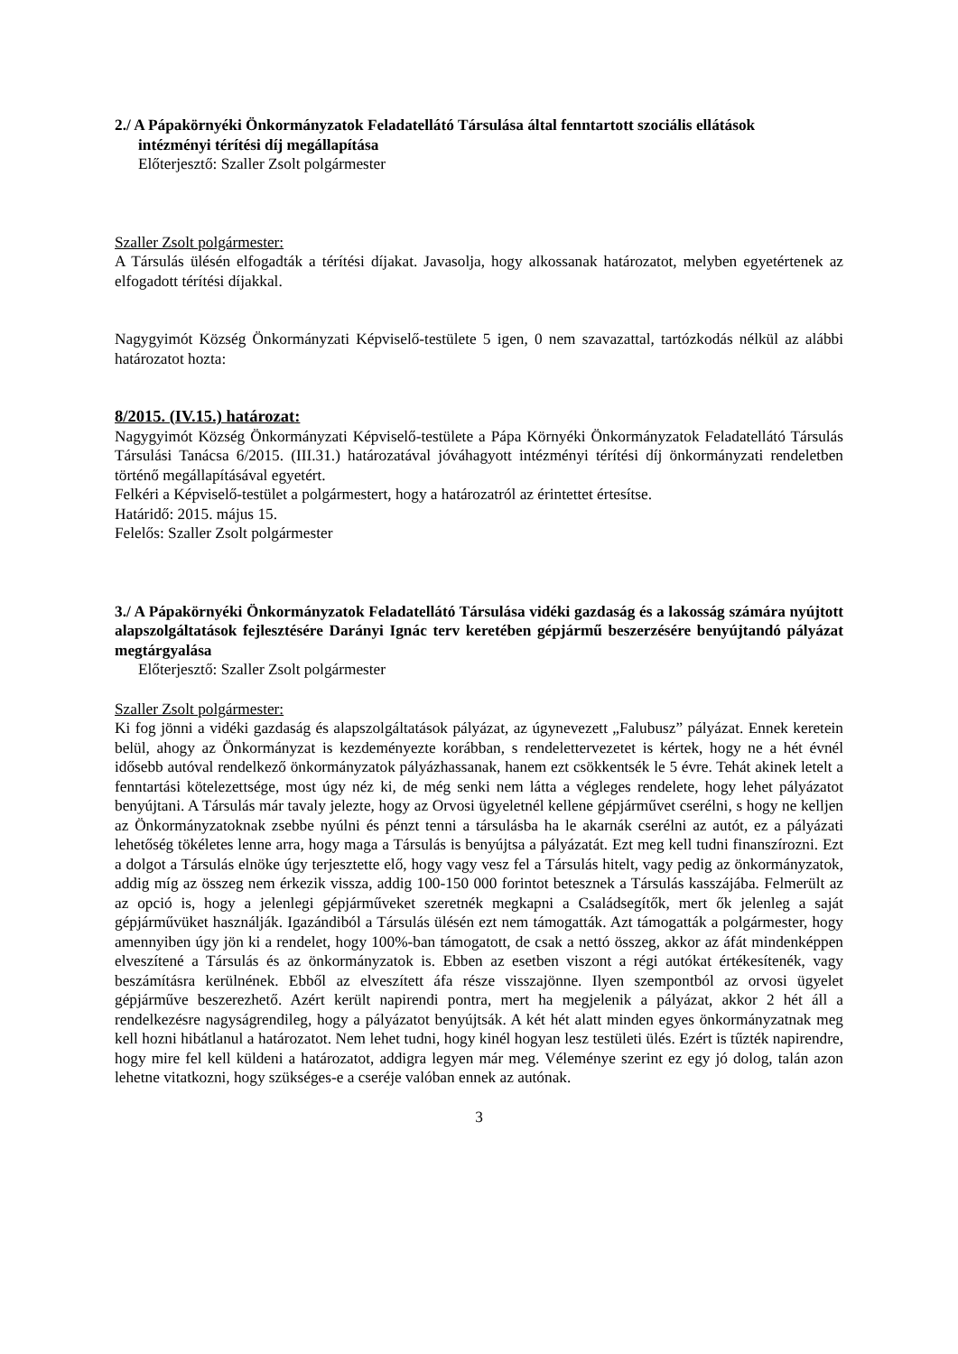2./ A Pápakörnyéki Önkormányzatok Feladatellátó Társulása által fenntartott szociális ellátások
intézményi térítési díj megállapítása
Előterjesztő: Szaller Zsolt polgármester
Szaller Zsolt polgármester:
A Társulás ülésén elfogadták a térítési díjakat. Javasolja, hogy alkossanak határozatot, melyben egyetértenek az elfogadott térítési díjakkal.
Nagygyimót Község Önkormányzati Képviselő-testülete 5 igen, 0 nem szavazattal, tartózkodás nélkül az alábbi határozatot hozta:
8/2015. (IV.15.) határozat:
Nagygyimót Község Önkormányzati Képviselő-testülete a Pápa Környéki Önkormányzatok Feladatellátó Társulás Társulási Tanácsa 6/2015. (III.31.) határozatával jóváhagyott intézményi térítési díj önkormányzati rendeletben történő megállapításával egyetért.
Felkéri a Képviselő-testület a polgármestert, hogy a határozatról az érintettet értesítse.
Határidő: 2015. május 15.
Felelős: Szaller Zsolt polgármester
3./ A Pápakörnyéki Önkormányzatok Feladatellátó Társulása vidéki gazdaság és a lakosság számára nyújtott alapszolgáltatások fejlesztésére Darányi Ignác terv keretében gépjármű beszerzésére benyújtandó pályázat megtárgyalása
Előterjesztő: Szaller Zsolt polgármester
Szaller Zsolt polgármester:
Ki fog jönni a vidéki gazdaság és alapszolgáltatások pályázat, az úgynevezett „Falubusz” pályázat. Ennek keretein belül, ahogy az Önkormányzat is kezdeményezte korábban, s rendelettervezetet is kértek, hogy ne a hét évnél idősebb autóval rendelkező önkormányzatok pályázhassanak, hanem ezt csökkentsék le 5 évre. Tehát akinek letelt a fenntartási kötelezettsége, most úgy néz ki, de még senki nem látta a végleges rendelete, hogy lehet pályázatot benyújtani. A Társulás már tavaly jelezte, hogy az Orvosi ügyeletnél kellene gépjárművet cserélni, s hogy ne kelljen az Önkormányzatoknak zsebbe nyúlni és pénzt tenni a társulásba ha le akarnák cserélni az autót, ez a pályázati lehetőség tökéletes lenne arra, hogy maga a Társulás is benyújtsa a pályázatát. Ezt meg kell tudni finanszírozni. Ezt a dolgot a Társulás elnöke úgy terjesztette elő, hogy vagy vesz fel a Társulás hitelt, vagy pedig az önkormányzatok, addig míg az összeg nem érkezik vissza, addig 100-150 000 forintot betesznek a Társulás kasszájába. Felmerült az az opció is, hogy a jelenlegi gépjárműveket szeretnék megkapni a Családsegítők, mert ők jelenleg a saját gépjárművüket használják. Igazándiból a Társulás ülésén ezt nem támogatták. Azt támogatták a polgármester, hogy amennyiben úgy jön ki a rendelet, hogy 100%-ban támogatott, de csak a nettó összeg, akkor az áfát mindenképpen elveszítené a Társulás és az önkormányzatok is. Ebben az esetben viszont a régi autókat értékesítenék, vagy beszámításra kerülnének. Ebből az elveszített áfa része visszajönne. Ilyen szempontból az orvosi ügyelet gépjárműve beszerezhető. Azért került napirendi pontra, mert ha megjelenik a pályázat, akkor 2 hét áll a rendelkezésre nagyságrendileg, hogy a pályázatot benyújtsák. A két hét alatt minden egyes önkormányzatnak meg kell hozni hibátlanul a határozatot. Nem lehet tudni, hogy kinél hogyan lesz testületi ülés. Ezért is tűzték napirendre, hogy mire fel kell küldeni a határozatot, addigra legyen már meg. Véleménye szerint ez egy jó dolog, talán azon lehetne vitatkozni, hogy szükséges-e a cseréje valóban ennek az autónak.
3